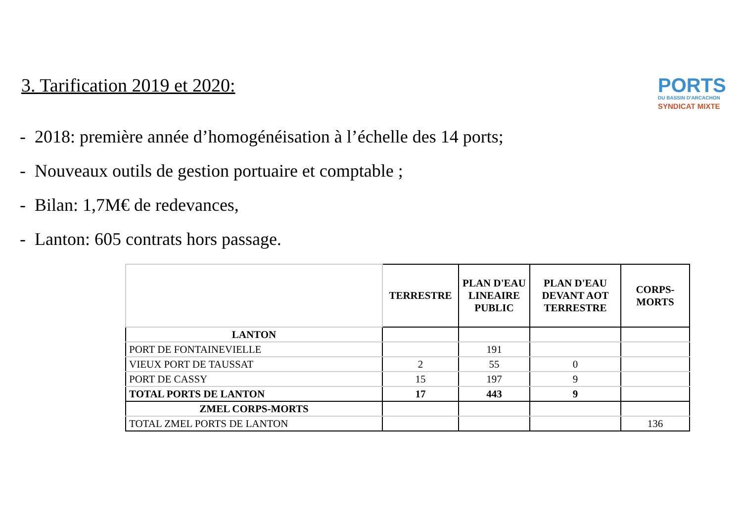PORTS
DU BASSIN D'ARCACHON
SYNDICAT MIXTE
3. Tarification 2019 et 2020:
- 2018: première année d’homogénéisation à l’échelle des 14 ports;
- Nouveaux outils de gestion portuaire et comptable ;
- Bilan: 1,7M€ de redevances,
- Lanton: 605 contrats hors passage.
| | TERRESTRE | PLAN D'EAU LINEAIRE PUBLIC | PLAN D'EAU DEVANT AOT TERRESTRE | CORPS-MORTS |
| --- | --- | --- | --- | --- |
| LANTON | | | | |
| PORT DE FONTAINEVIELLE | | 191 | | |
| VIEUX PORT DE TAUSSAT | 2 | 55 | 0 | |
| PORT DE CASSY | 15 | 197 | 9 | |
| TOTAL PORTS DE LANTON | 17 | 443 | 9 | |
| ZMEL CORPS-MORTS | | | | |
| TOTAL ZMEL PORTS DE LANTON | | | | 136 |